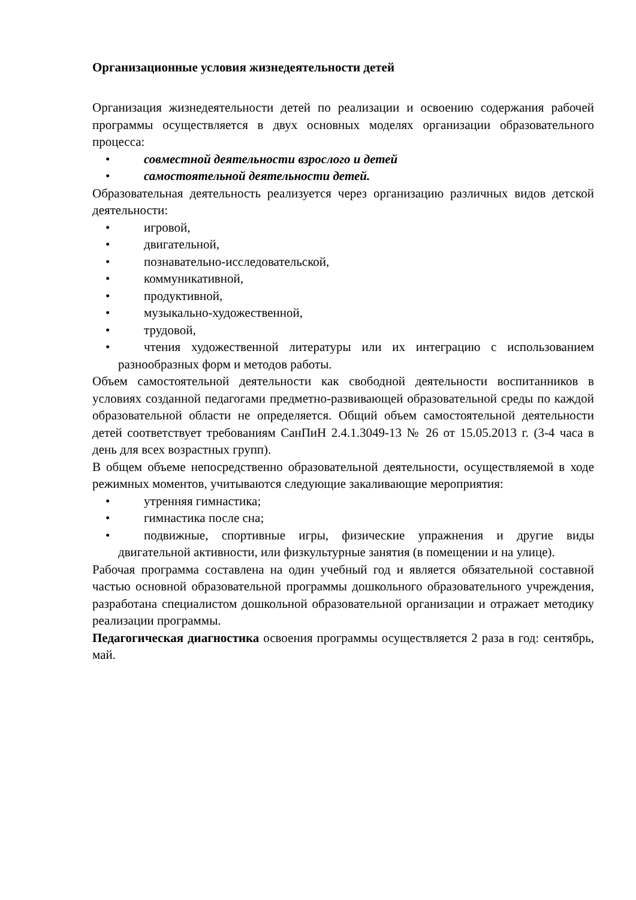Организационные условия жизнедеятельности детей
Организация жизнедеятельности детей по реализации и освоению содержания рабочей программы осуществляется в двух основных моделях организации образовательного процесса:
• совместной деятельности взрослого и детей
• самостоятельной деятельности детей.
Образовательная деятельность реализуется через организацию различных видов детской деятельности:
• игровой,
• двигательной,
• познавательно-исследовательской,
• коммуникативной,
• продуктивной,
• музыкально-художественной,
• трудовой,
• чтения художественной литературы или их интеграцию с использованием разнообразных форм и методов работы.
Объем самостоятельной деятельности как свободной деятельности воспитанников в условиях созданной педагогами предметно-развивающей образовательной среды по каждой образовательной области не определяется. Общий объем самостоятельной деятельности детей соответствует требованиям СанПиН 2.4.1.3049-13 № 26 от 15.05.2013 г. (3-4 часа в день для всех возрастных групп).
В общем объеме непосредственно образовательной деятельности, осуществляемой в ходе режимных моментов, учитываются следующие закаливающие мероприятия:
• утренняя гимнастика;
• гимнастика после сна;
• подвижные, спортивные игры, физические упражнения и другие виды двигательной активности, или физкультурные занятия (в помещении и на улице).
Рабочая программа составлена на один учебный год и является обязательной составной частью основной образовательной программы дошкольного образовательного учреждения, разработана специалистом дошкольной образовательной организации и отражает методику реализации программы.
Педагогическая диагностика освоения программы осуществляется 2 раза в год: сентябрь, май.